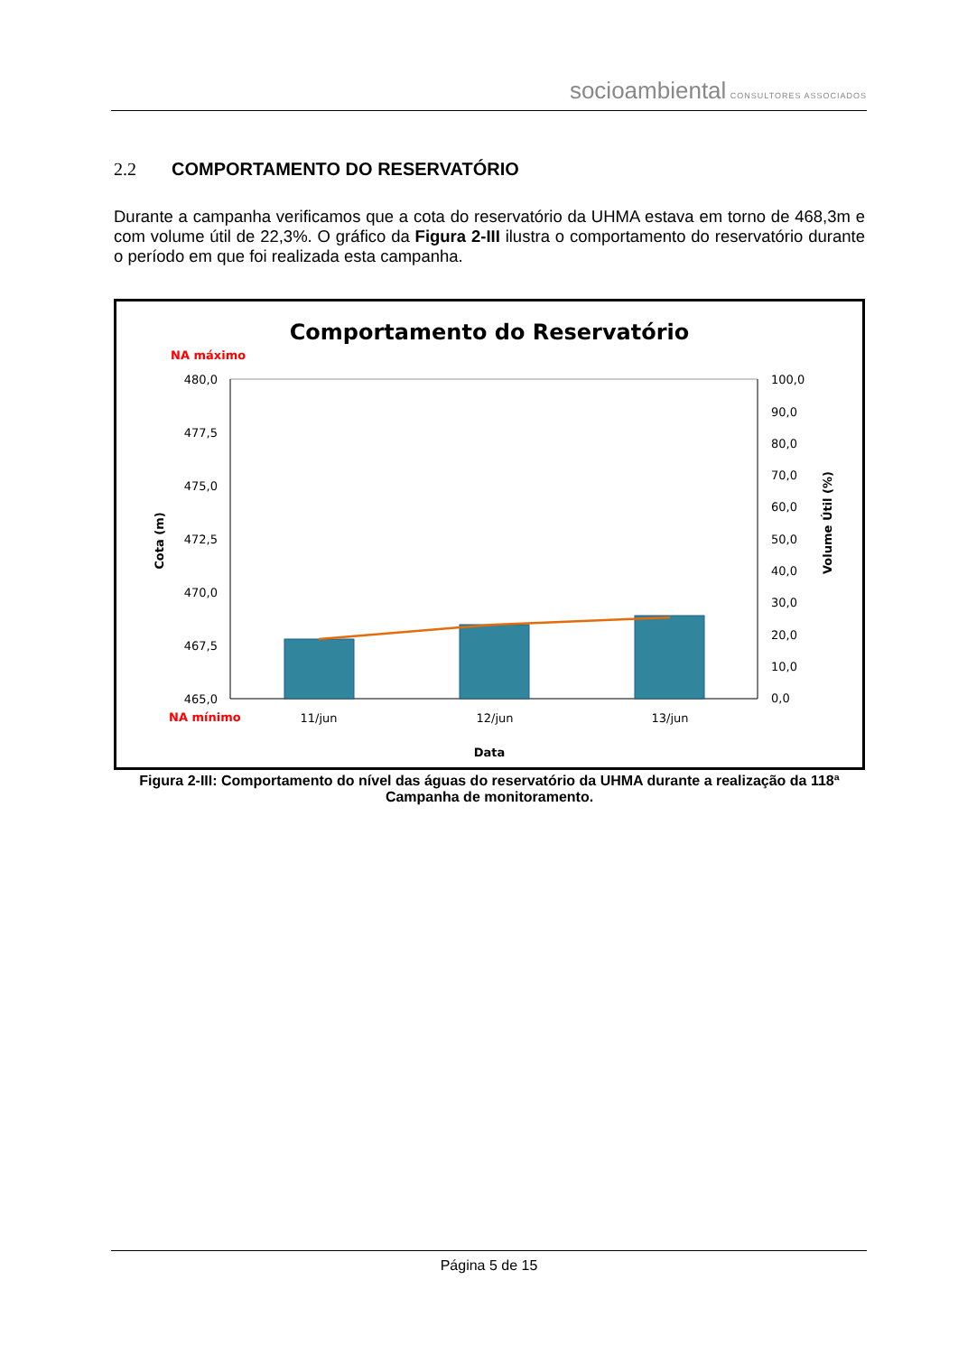socioambiental CONSULTORES ASSOCIADOS
2.2 COMPORTAMENTO DO RESERVATÓRIO
Durante a campanha verificamos que a cota do reservatório da UHMA estava em torno de 468,3m e com volume útil de 22,3%. O gráfico da Figura 2-III ilustra o comportamento do reservatório durante o período em que foi realizada esta campanha.
Comportamento do Reservatório
NA máximo
NA mínimo
480,0
477,5
475,0
472,5
470,0
467,5
465,0
100,0
90,0
80,0
70,0
60,0
50,0
40,0
30,0
20,0
10,0
0,0
11/jun
12/jun
13/jun
Data
Cota (m)
Volume Útil (%)
Figura 2-III: Comportamento do nível das águas do reservatório da UHMA durante a realização da 118ª Campanha de monitoramento.
Página 5 de 15